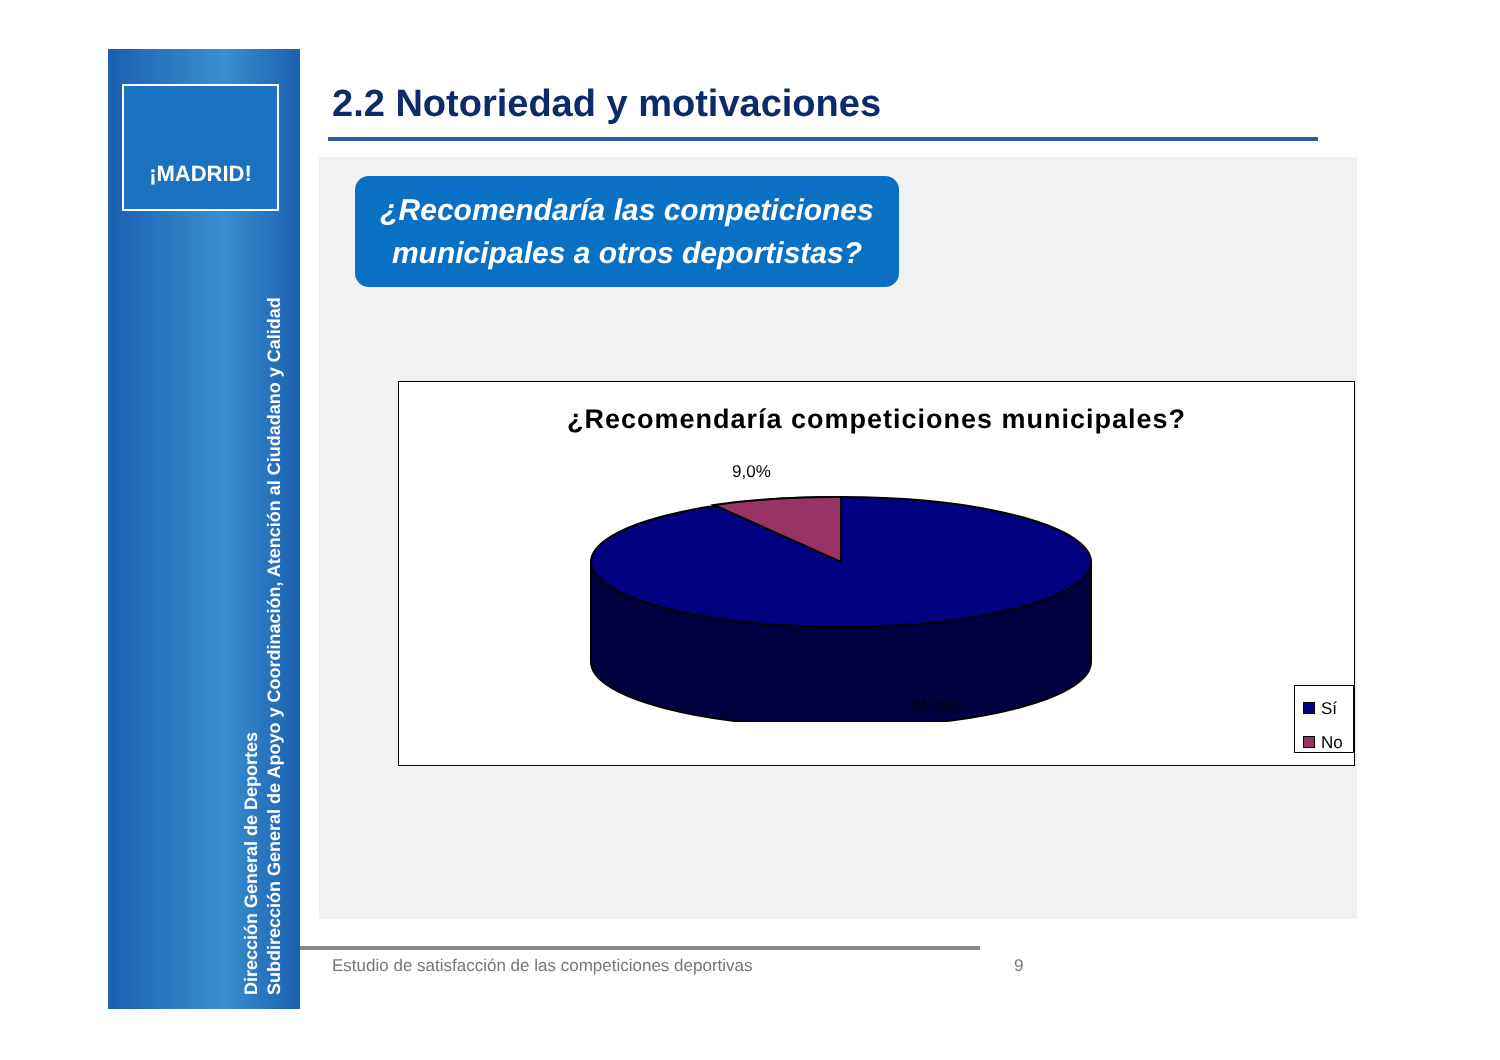¡MADRID!
Dirección General de Deportes
Subdirección General de Apoyo y Coordinación, Atención al Ciudadano y Calidad
2.2 Notoriedad y motivaciones
¿Recomendaría las competiciones municipales a otros deportistas?
¿Recomendaría competiciones municipales?
9,0%
91,0%
Sí
No
Estudio de satisfacción de las competiciones deportivas
9